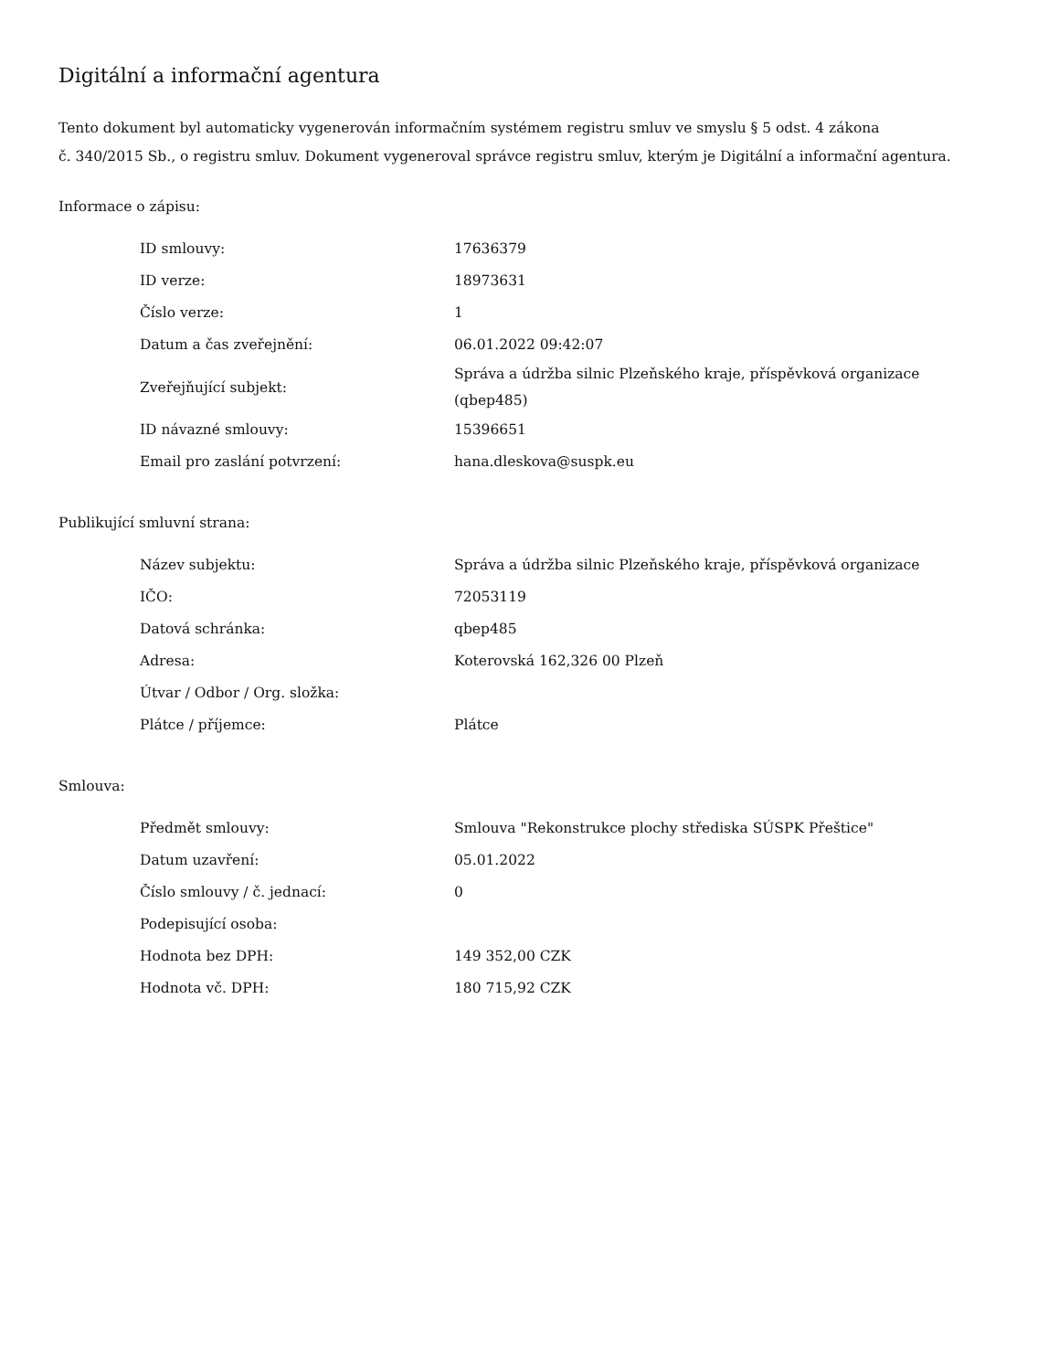Digitální a informační agentura
Tento dokument byl automaticky vygenerován informačním systémem registru smluv ve smyslu § 5 odst. 4 zákona
č. 340/2015 Sb., o registru smluv. Dokument vygeneroval správce registru smluv, kterým je Digitální a informační agentura.
Informace o zápisu:
| ID smlouvy: | 17636379 |
| ID verze: | 18973631 |
| Číslo verze: | 1 |
| Datum a čas zveřejnění: | 06.01.2022 09:42:07 |
| Zveřejňující subjekt: | Správa a údržba silnic Plzeňského kraje, příspěvková organizace (qbep485) |
| ID návazné smlouvy: | 15396651 |
| Email pro zaslání potvrzení: | hana.dleskova@suspk.eu |
Publikující smluvní strana:
| Název subjektu: | Správa a údržba silnic Plzeňského kraje, příspěvková organizace |
| IČO: | 72053119 |
| Datová schránka: | qbep485 |
| Adresa: | Koterovská 162,326 00 Plzeň |
| Útvar / Odbor / Org. složka: | |
| Plátce / příjemce: | Plátce |
Smlouva:
| Předmět smlouvy: | Smlouva "Rekonstrukce plochy střediska SÚSPK Přeštice" |
| Datum uzavření: | 05.01.2022 |
| Číslo smlouvy / č. jednací: | 0 |
| Podepisující osoba: | |
| Hodnota bez DPH: | 149 352,00 CZK |
| Hodnota vč. DPH: | 180 715,92 CZK |